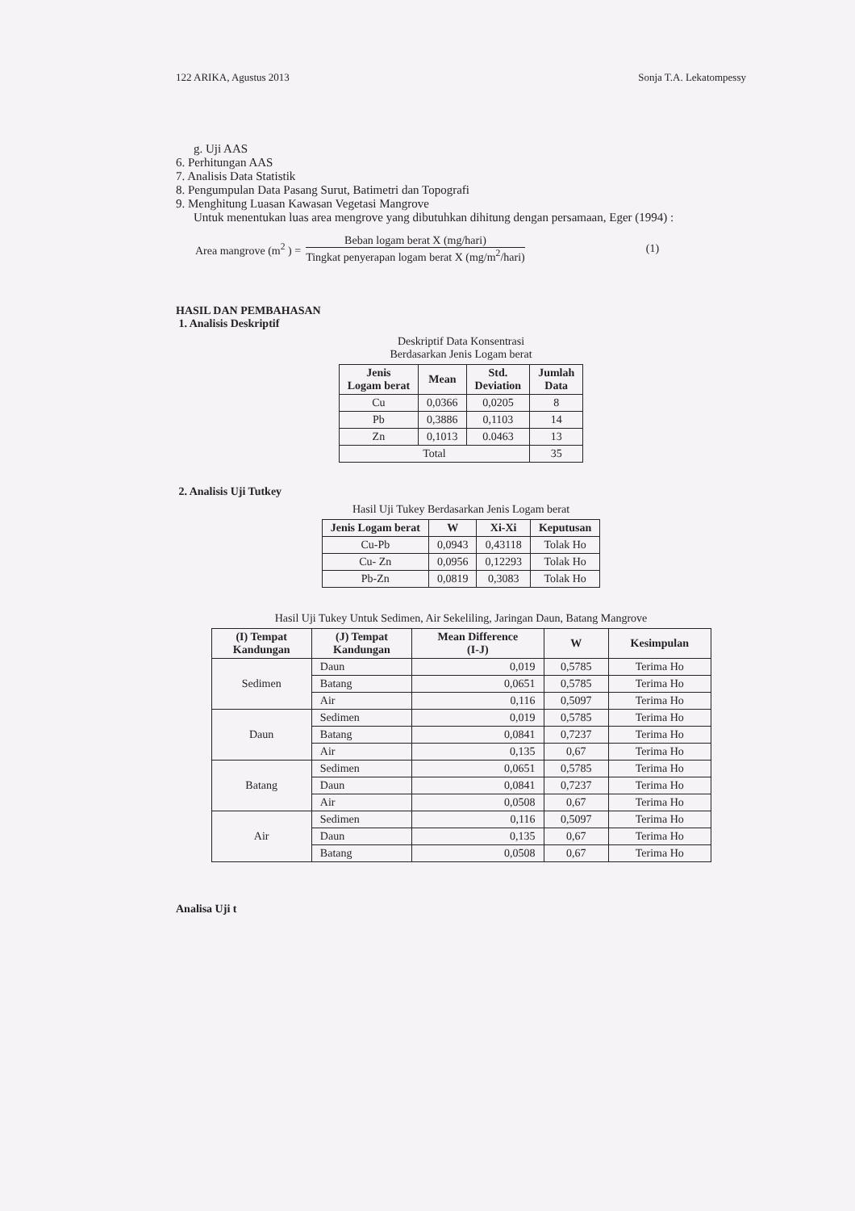122 ARIKA, Agustus 2013 Sonja T.A. Lekatompessy
g. Uji AAS
6. Perhitungan AAS
7. Analisis Data Statistik
8. Pengumpulan Data Pasang Surut, Batimetri dan Topografi
9. Menghitung Luasan Kawasan Vegetasi Mangrove
Untuk menentukan luas area mengrove yang dibutuhkan dihitung dengan persamaan, Eger (1994) :
Area mangrove (m<sup>2</sup> ) =
Beban logam berat X (mg/hari)
Tingkat penyerapan logam berat X (mg/m<sup>2</sup>/hari)
(1)
HASIL DAN PEMBAHASAN
1. Analisis Deskriptif
Deskriptif Data Konsentrasi
Berdasarkan Jenis Logam berat
| Jenis Logam berat | Mean | Std. Deviation | Jumlah Data |
| --- | --- | --- | --- |
| Cu | 0,0366 | 0,0205 | 8 |
| Pb | 0,3886 | 0,1103 | 14 |
| Zn | 0,1013 | 0.0463 | 13 |
| Total | | | 35 |
2. Analisis Uji Tutkey
Hasil Uji Tukey Berdasarkan Jenis Logam berat
| Jenis Logam berat | W | Xi-Xi | Keputusan |
| --- | --- | --- | --- |
| Cu-Pb | 0,0943 | 0,43118 | Tolak Ho |
| Cu- Zn | 0,0956 | 0,12293 | Tolak Ho |
| Pb-Zn | 0,0819 | 0,3083 | Tolak Ho |
Hasil Uji Tukey Untuk Sedimen, Air Sekeliling, Jaringan Daun, Batang Mangrove
| (I) Tempat Kandungan | (J) Tempat Kandungan | Mean Difference (I-J) | W | Kesimpulan |
| --- | --- | --- | --- | --- |
| Sedimen | Daun | 0,019 | 0,5785 | Terima Ho |
| | Batang | 0,0651 | 0,5785 | Terima Ho |
| | Air | 0,116 | 0,5097 | Terima Ho |
| Daun | Sedimen | 0,019 | 0,5785 | Terima Ho |
| | Batang | 0,0841 | 0,7237 | Terima Ho |
| | Air | 0,135 | 0,67 | Terima Ho |
| Batang | Sedimen | 0,0651 | 0,5785 | Terima Ho |
| | Daun | 0,0841 | 0,7237 | Terima Ho |
| | Air | 0,0508 | 0,67 | Terima Ho |
| Air | Sedimen | 0,116 | 0,5097 | Terima Ho |
| | Daun | 0,135 | 0,67 | Terima Ho |
| | Batang | 0,0508 | 0,67 | Terima Ho |
Analisa Uji t